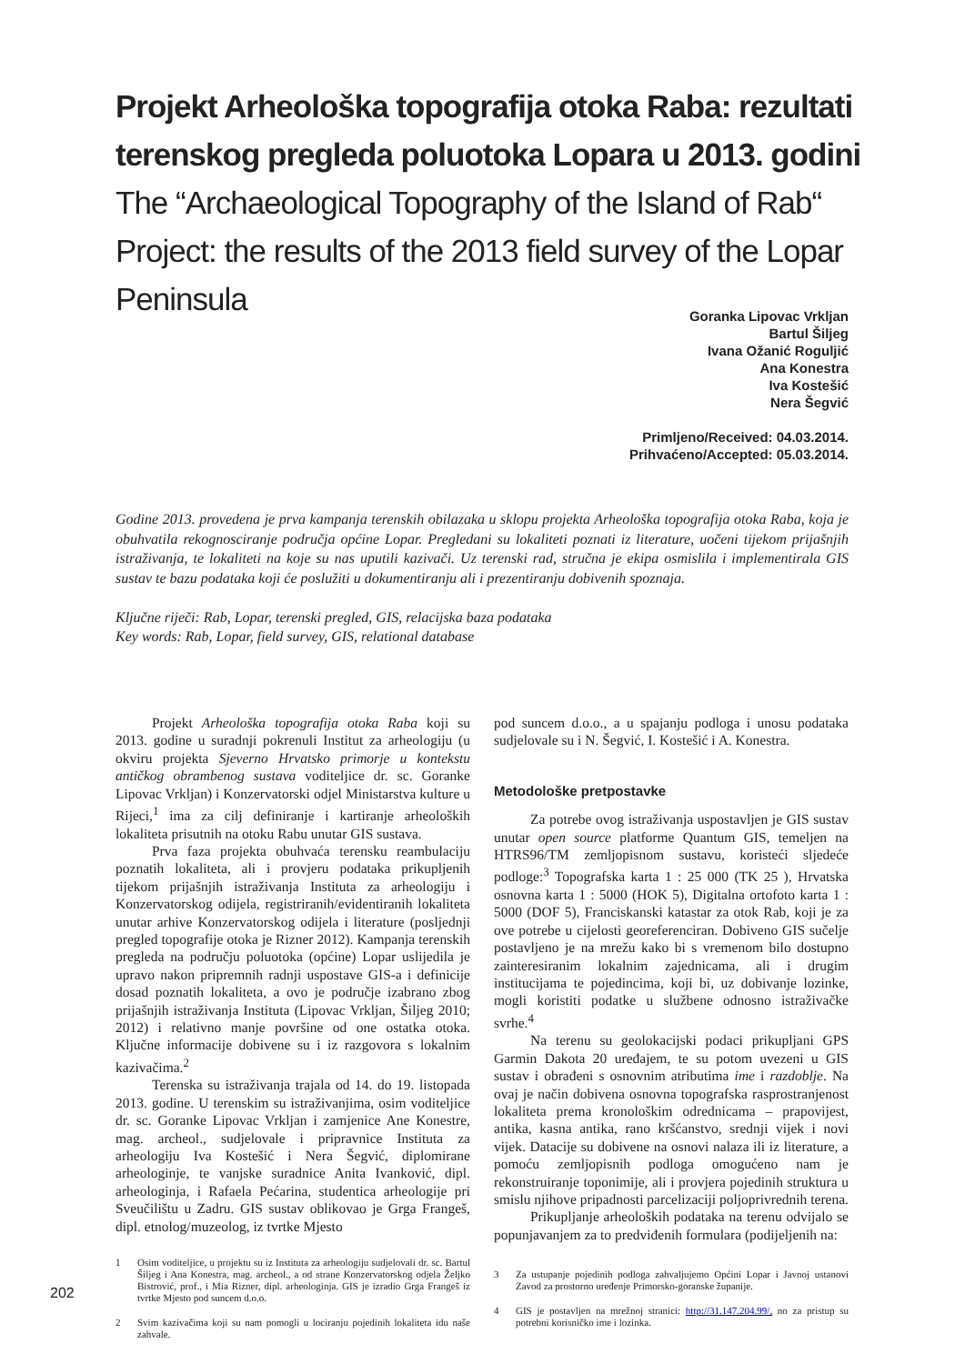Projekt Arheološka topografija otoka Raba: rezultati terenskog pregleda poluotoka Lopara u 2013. godini
The “Archaeological Topography of the Island of Rab“ Project: the results of the 2013 field survey of the Lopar Peninsula
Goranka Lipovac Vrkljan
Bartul Šiljeg
Ivana Ožanić Roguljić
Ana Konestra
Iva Kostešić
Nera Šegvić
Primljeno/Received: 04.03.2014.
Prihvaćeno/Accepted: 05.03.2014.
Godine 2013. provedena je prva kampanja terenskih obilazaka u sklopu projekta Arheološka topografija otoka Raba, koja je obuhvatila rekognosciranje područja općine Lopar. Pregledani su lokaliteti poznati iz literature, uočeni tijekom prijašnjih istraživanja, te lokaliteti na koje su nas uputili kazivači. Uz terenski rad, stručna je ekipa osmislila i implementirala GIS sustav te bazu podataka koji će poslužiti u dokumentiranju ali i prezentiranju dobivenih spoznaja.
Ključne riječi: Rab, Lopar, terenski pregled, GIS, relacijska baza podataka
Key words: Rab, Lopar, field survey, GIS, relational database
Projekt Arheološka topografija otoka Raba koji su 2013. godine u suradnji pokrenuli Institut za arheologiju (u okviru projekta Sjeverno Hrvatsko primorje u kontekstu antičkog obrambenog sustava voditeljice dr. sc. Goranke Lipovac Vrkljan) i Konzervatorski odjel Ministarstva kulture u Rijeci,<sup>1</sup> ima za cilj definiranje i kartiranje arheoloških lokaliteta prisutnih na otoku Rabu unutar GIS sustava.
Prva faza projekta obuhvaća terensku reambulaciju poznatih lokaliteta, ali i provjeru podataka prikupljenih tijekom prijašnjih istraživanja Instituta za arheologiju i Konzervatorskog odijela, registriranih/evidentiranih lokaliteta unutar arhive Konzervatorskog odijela i literature (posljednji pregled topografije otoka je Rizner 2012). Kampanja terenskih pregleda na području poluotoka (općine) Lopar uslijedila je upravo nakon pripremnih radnji uspostave GIS-a i definicije dosad poznatih lokaliteta, a ovo je područje izabrano zbog prijašnjih istraživanja Instituta (Lipovac Vrkljan, Šiljeg 2010; 2012) i relativno manje površine od one ostatka otoka. Ključne informacije dobivene su i iz razgovora s lokalnim kazivačima.<sup>2</sup>
Terenska su istraživanja trajala od 14. do 19. listopada 2013. godine. U terenskim su istraživanjima, osim voditeljice dr. sc. Goranke Lipovac Vrkljan i zamjenice Ane Konestre, mag. archeol., sudjelovale i pripravnice Instituta za arheologiju Iva Kostešić i Nera Šegvić, diplomirane arheologinje, te vanjske suradnice Anita Ivanković, dipl. arheologinja, i Rafaela Pećarina, studentica arheologije pri Sveučilištu u Zadru. GIS sustav oblikovao je Grga Frangeš, dipl. etnolog/muzeolog, iz tvrtke Mjesto
1 Osim voditeljice, u projektu su iz Instituta za arheologiju sudjelovali dr. sc. Bartul Šiljeg i Ana Konestra, mag. archeol., a od strane Konzervatorskog odjela Željko Bistrović, prof., i Mia Rizner, dipl. arheologinja. GIS je izradio Grga Frangeš iz tvrtke Mjesto pod suncem d.o.o.
2 Svim kazivačima koji su nam pomogli u lociranju pojedinih lokaliteta idu naše zahvale.
pod suncem d.o.o., a u spajanju podloga i unosu podataka sudjelovale su i N. Šegvić, I. Kostešić i A. Konestra.
Metodološke pretpostavke
Za potrebe ovog istraživanja uspostavljen je GIS sustav unutar open source platforme Quantum GIS, temeljen na HTRS96/TM zemljopisnom sustavu, koristeći sljedeće podloge:<sup>3</sup> Topografska karta 1 : 25 000 (TK 25 ), Hrvatska osnovna karta 1 : 5000 (HOK 5), Digitalna ortofoto karta 1 : 5000 (DOF 5), Franciskanski katastar za otok Rab, koji je za ove potrebe u cijelosti georeferenciran. Dobiveno GIS sučelje postavljeno je na mrežu kako bi s vremenom bilo dostupno zainteresiranim lokalnim zajednicama, ali i drugim institucijama te pojedincima, koji bi, uz dobivanje lozinke, mogli koristiti podatke u službene odnosno istraživačke svrhe.<sup>4</sup>
Na terenu su geolokacijski podaci prikupljani GPS Garmin Dakota 20 uređajem, te su potom uvezeni u GIS sustav i obrađeni s osnovnim atributima ime i razdoblje. Na ovaj je način dobivena osnovna topografska rasprostranjenost lokaliteta prema kronološkim odrednicama – prapovijest, antika, kasna antika, rano kršćanstvo, srednji vijek i novi vijek. Datacije su dobivene na osnovi nalaza ili iz literature, a pomoću zemljopisnih podloga omogućeno nam je rekonstruiranje toponimije, ali i provjera pojedinih struktura u smislu njihove pripadnosti parcelizaciji poljoprivrednih terena.
Prikupljanje arheoloških podataka na terenu odvijalo se popunjavanjem za to predviđenih formulara (podijeljenih na:
3 Za ustupanje pojedinih podloga zahvaljujemo Općini Lopar i Javnoj ustanovi Zavod za prostorno uređenje Primorsko-goranske županije.
4 GIS je postavljen na mrežnoj stranici: http://31.147.204.99/, no za pristup su potrebni korisničko ime i lozinka.
202